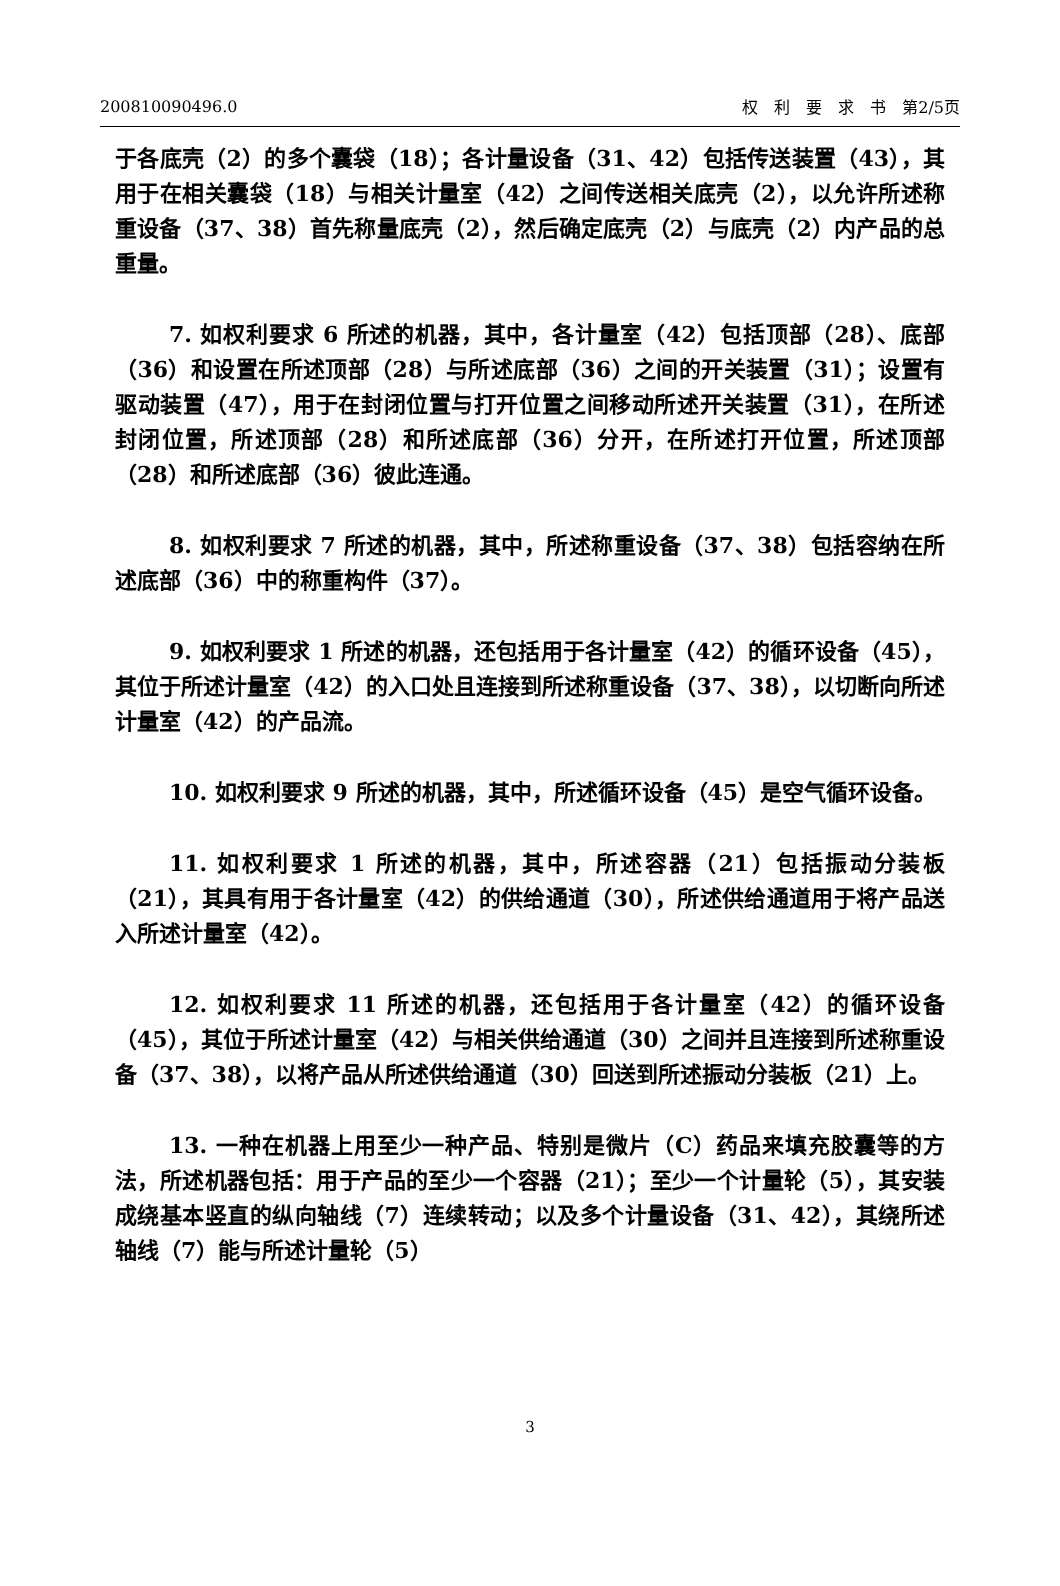200810090496.0 权　利　要　求　书　第2/5页
于各底壳（2）的多个囊袋（18）；各计量设备（31、42）包括传送装置（43），其用于在相关囊袋（18）与相关计量室（42）之间传送相关底壳（2），以允许所述称重设备（37、38）首先称量底壳（2），然后确定底壳（2）与底壳（2）内产品的总重量。
7. 如权利要求 6 所述的机器，其中，各计量室（42）包括顶部（28）、底部（36）和设置在所述顶部（28）与所述底部（36）之间的开关装置（31）；设置有驱动装置（47），用于在封闭位置与打开位置之间移动所述开关装置（31），在所述封闭位置，所述顶部（28）和所述底部（36）分开，在所述打开位置，所述顶部（28）和所述底部（36）彼此连通。
8. 如权利要求 7 所述的机器，其中，所述称重设备（37、38）包括容纳在所述底部（36）中的称重构件（37）。
9. 如权利要求 1 所述的机器，还包括用于各计量室（42）的循环设备（45），其位于所述计量室（42）的入口处且连接到所述称重设备（37、38），以切断向所述计量室（42）的产品流。
10. 如权利要求 9 所述的机器，其中，所述循环设备（45）是空气循环设备。
11. 如权利要求 1 所述的机器，其中，所述容器（21）包括振动分装板（21），其具有用于各计量室（42）的供给通道（30），所述供给通道用于将产品送入所述计量室（42）。
12. 如权利要求 11 所述的机器，还包括用于各计量室（42）的循环设备（45），其位于所述计量室（42）与相关供给通道（30）之间并且连接到所述称重设备（37、38），以将产品从所述供给通道（30）回送到所述振动分装板（21）上。
13. 一种在机器上用至少一种产品、特别是微片（C）药品来填充胶囊等的方法，所述机器包括：用于产品的至少一个容器（21）；至少一个计量轮（5），其安装成绕基本竖直的纵向轴线（7）连续转动；以及多个计量设备（31、42），其绕所述轴线（7）能与所述计量轮（5）
3